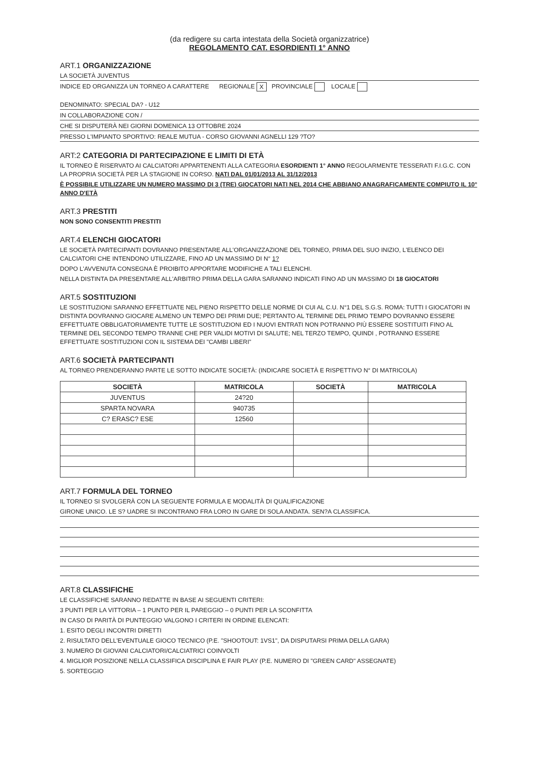(da redigere su carta intestata della Società organizzatrice)
REGOLAMENTO CAT. ESORDIENTI 1° ANNO
ART.1 ORGANIZZAZIONE
LA SOCIETÀ JUVENTUS
INDICE ED ORGANIZZA UN TORNEO A CARATTERE REGIONALE X PROVINCIALE LOCALE
DENOMINATO: SPECIAL DA? - U12
IN COLLABORAZIONE CON /
CHE SI DISPUTERÀ NEI GIORNI DOMENICA 13 OTTOBRE 2024
PRESSO L'IMPIANTO SPORTIVO: REALE MUTUA - CORSO GIOVANNI AGNELLI 129 ?TO?
ART:2 CATEGORIA DI PARTECIPAZIONE E LIMITI DI ETÀ
IL TORNEO È RISERVATO AI CALCIATORI APPARTENENTI ALLA CATEGORIA ESORDIENTI 1° ANNO REGOLARMENTE TESSERATI F.I.G.C. CON LA PROPRIA SOCIETÀ PER LA STAGIONE IN CORSO. NATI DAL 01/01/2013 AL 31/12/2013
È POSSIBILE UTILIZZARE UN NUMERO MASSIMO DI 3 (TRE) GIOCATORI NATI NEL 2014 CHE ABBIANO ANAGRAFICAMENTE COMPIUTO IL 10° ANNO D'ETÀ
ART.3 PRESTITI
NON SONO CONSENTITI PRESTITI
ART.4 ELENCHI GIOCATORI
LE SOCIETÀ PARTECIPANTI DOVRANNO PRESENTARE ALL'ORGANIZZAZIONE DEL TORNEO, PRIMA DEL SUO INIZIO, L'ELENCO DEI CALCIATORI CHE INTENDONO UTILIZZARE, FINO AD UN MASSIMO DI N° 1?
DOPO L'AVVENUTA CONSEGNA È PROIBITO APPORTARE MODIFICHE A TALI ELENCHI.
NELLA DISTINTA DA PRESENTARE ALL'ARBITRO PRIMA DELLA GARA SARANNO INDICATI FINO AD UN MASSIMO DI 18 GIOCATORI
ART.5 SOSTITUZIONI
LE SOSTITUZIONI SARANNO EFFETTUATE NEL PIENO RISPETTO DELLE NORME DI CUI AL C.U. N°1 DEL S.G.S. ROMA: TUTTI I GIOCATORI IN DISTINTA DOVRANNO GIOCARE ALMENO UN TEMPO DEI PRIMI DUE; PERTANTO AL TERMINE DEL PRIMO TEMPO DOVRANNO ESSERE EFFETTUATE OBBLIGATORIAMENTE TUTTE LE SOSTITUZIONI ED I NUOVI ENTRATI NON POTRANNO PIÙ ESSERE SOSTITUITI FINO AL TERMINE DEL SECONDO TEMPO TRANNE CHE PER VALIDI MOTIVI DI SALUTE; NEL TERZO TEMPO, QUINDI , POTRANNO ESSERE EFFETTUATE SOSTITUZIONI CON IL SISTEMA DEI "CAMBI LIBERI"
ART.6 SOCIETÀ PARTECIPANTI
AL TORNEO PRENDERANNO PARTE LE SOTTO INDICATE SOCIETÀ: (INDICARE SOCIETÀ E RISPETTIVO N° DI MATRICOLA)
| SOCIETÀ | MATRICOLA | SOCIETÀ | MATRICOLA |
| --- | --- | --- | --- |
| JUVENTUS | 24?20 | | |
| SPARTA NOVARA | 940735 | | |
| C? ERASC? ESE | 12560 | | |
ART.7 FORMULA DEL TORNEO
IL TORNEO SI SVOLGERÀ CON LA SEGUENTE FORMULA E MODALITÀ DI QUALIFICAZIONE
GIRONE UNICO. LE S? UADRE SI INCONTRANO FRA LORO IN GARE DI SOLA ANDATA. SEN?A CLASSIFICA.
ART.8 CLASSIFICHE
LE CLASSIFICHE SARANNO REDATTE IN BASE AI SEGUENTI CRITERI:
3 PUNTI PER LA VITTORIA – 1 PUNTO PER IL PAREGGIO – 0 PUNTI PER LA SCONFITTA
IN CASO DI PARITÀ DI PUNTEGGIO VALGONO I CRITERI IN ORDINE ELENCATI:
1. ESITO DEGLI INCONTRI DIRETTI
2. RISULTATO DELL'EVENTUALE GIOCO TECNICO (P.E. "SHOOTOUT: 1VS1", DA DISPUTARSI PRIMA DELLA GARA)
3. NUMERO DI GIOVANI CALCIATORI/CALCIATRICI COINVOLTI
4. MIGLIOR POSIZIONE NELLA CLASSIFICA DISCIPLINA E FAIR PLAY (P.E. NUMERO DI "GREEN CARD" ASSEGNATE)
5. SORTEGGIO